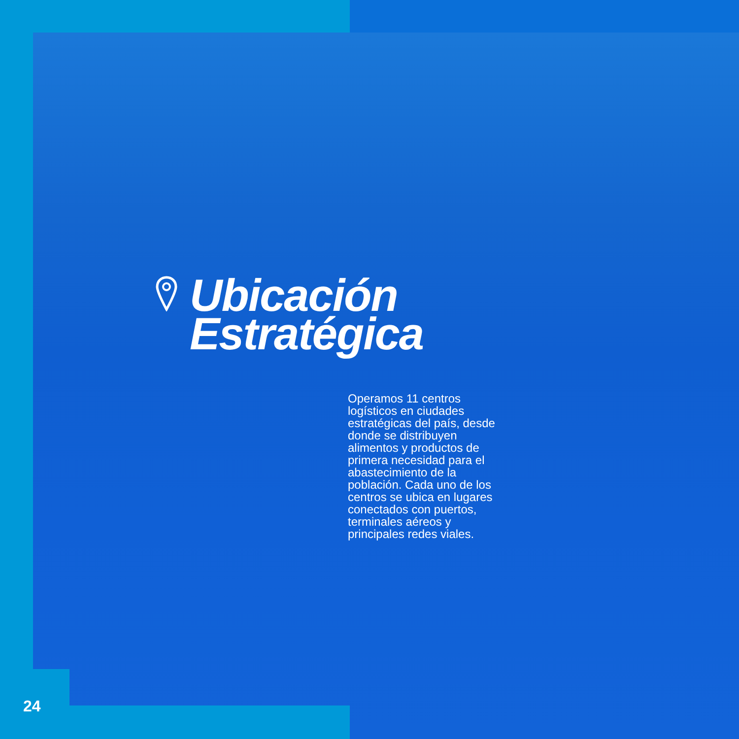Ubicación
Estratégica
Operamos 11 centros logísticos en ciudades estratégicas del país, desde donde se distribuyen alimentos y productos de primera necesidad para el abastecimiento de la población. Cada uno de los centros se ubica en lugares conectados con puertos, terminales aéreos y principales redes viales.
24